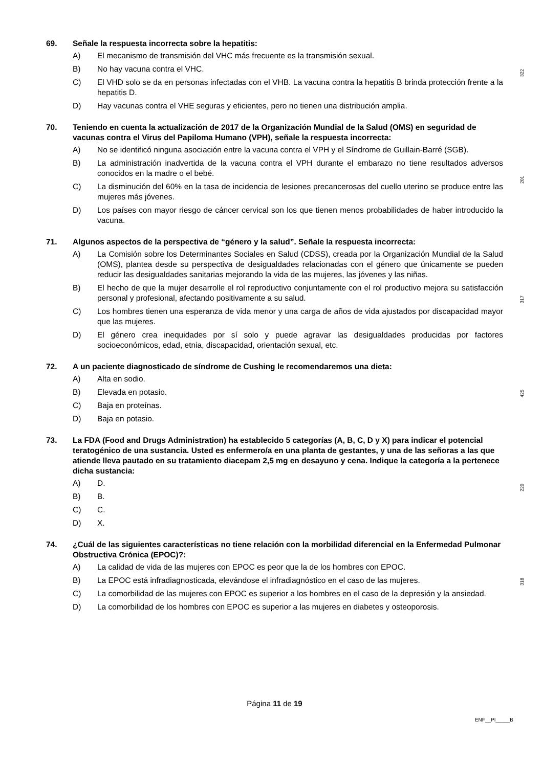69. Señale la respuesta incorrecta sobre la hepatitis:
A) El mecanismo de transmisión del VHC más frecuente es la transmisión sexual.
B) No hay vacuna contra el VHC.
C) El VHD solo se da en personas infectadas con el VHB. La vacuna contra la hepatitis B brinda protección frente a la hepatitis D.
D) Hay vacunas contra el VHE seguras y eficientes, pero no tienen una distribución amplia.
322
70. Teniendo en cuenta la actualización de 2017 de la Organización Mundial de la Salud (OMS) en seguridad de vacunas contra el Virus del Papiloma Humano (VPH), señale la respuesta incorrecta:
A) No se identificó ninguna asociación entre la vacuna contra el VPH y el Síndrome de Guillain-Barré (SGB).
B) La administración inadvertida de la vacuna contra el VPH durante el embarazo no tiene resultados adversos conocidos en la madre o el bebé.
C) La disminución del 60% en la tasa de incidencia de lesiones precancerosas del cuello uterino se produce entre las mujeres más jóvenes.
D) Los países con mayor riesgo de cáncer cervical son los que tienen menos probabilidades de haber introducido la vacuna.
201
71. Algunos aspectos de la perspectiva de “género y la salud”. Señale la respuesta incorrecta:
A) La Comisión sobre los Determinantes Sociales en Salud (CDSS), creada por la Organización Mundial de la Salud (OMS), plantea desde su perspectiva de desigualdades relacionadas con el género que únicamente se pueden reducir las desigualdades sanitarias mejorando la vida de las mujeres, las jóvenes y las niñas.
B) El hecho de que la mujer desarrolle el rol reproductivo conjuntamente con el rol productivo mejora su satisfacción personal y profesional, afectando positivamente a su salud.
C) Los hombres tienen una esperanza de vida menor y una carga de años de vida ajustados por discapacidad mayor que las mujeres.
D) El género crea inequidades por sí solo y puede agravar las desigualdades producidas por factores socioeconómicos, edad, etnia, discapacidad, orientación sexual, etc.
317
72. A un paciente diagnosticado de síndrome de Cushing le recomendaremos una dieta:
A) Alta en sodio.
B) Elevada en potasio.
C) Baja en proteínas.
D) Baja en potasio.
425
73. La FDA (Food and Drugs Administration) ha establecido 5 categorías (A, B, C, D y X) para indicar el potencial teratogénico de una sustancia. Usted es enfermero/a en una planta de gestantes, y una de las señoras a las que atiende lleva pautado en su tratamiento diacepam 2,5 mg en desayuno y cena. Indique la categoría a la pertenece dicha sustancia:
A) D.
B) B.
C) C.
D) X.
220
74. ¿Cuál de las siguientes características no tiene relación con la morbilidad diferencial en la Enfermedad Pulmonar Obstructiva Crónica (EPOC)?:
A) La calidad de vida de las mujeres con EPOC es peor que la de los hombres con EPOC.
B) La EPOC está infradiagnosticada, elevándose el infradiagnóstico en el caso de las mujeres.
C) La comorbilidad de las mujeres con EPOC es superior a los hombres en el caso de la depresión y la ansiedad.
D) La comorbilidad de los hombres con EPOC es superior a las mujeres en diabetes y osteoporosis.
318
Página 11 de 19
ENF__PI_____B